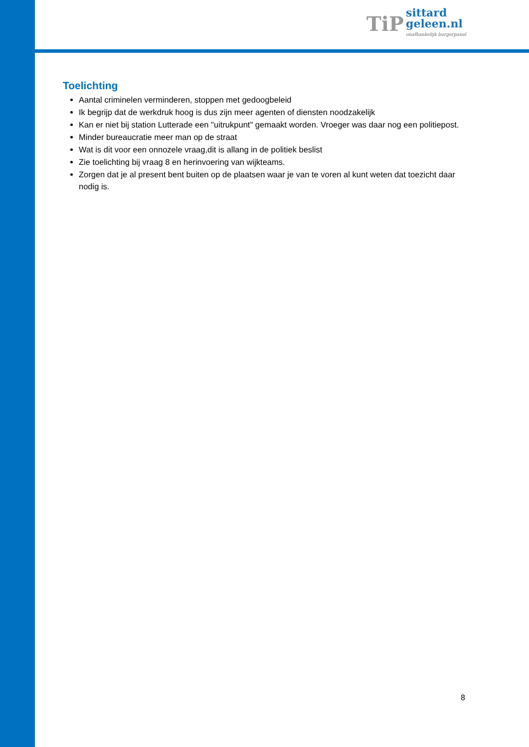TiP
sittard
geleen.nl
onafhankelijk burgerpanel
Toelichting
Aantal criminelen verminderen, stoppen met gedoogbeleid
Ik begrijp dat de werkdruk hoog is dus zijn meer agenten of diensten noodzakelijk
Kan er niet bij station Lutterade een "uitrukpunt" gemaakt worden. Vroeger was daar nog een politiepost.
Minder bureaucratie meer man op de straat
Wat is dit voor een onnozele vraag,dit is allang in de politiek beslist
Zie toelichting bij vraag 8 en herinvoering van wijkteams.
Zorgen dat je al present bent buiten op de plaatsen waar je van te voren al kunt weten dat toezicht daar nodig is.
8